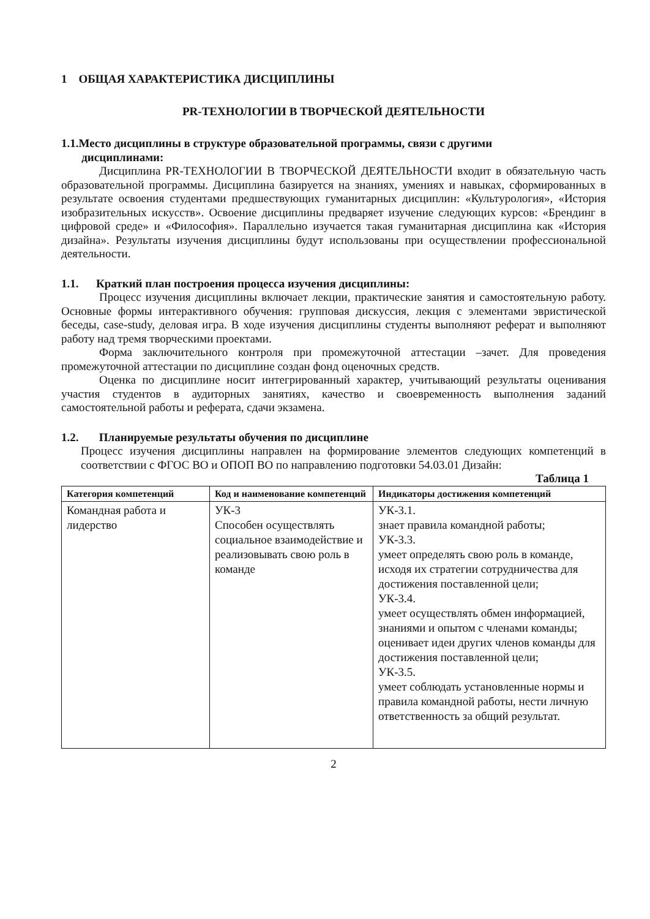1 ОБЩАЯ ХАРАКТЕРИСТИКА ДИСЦИПЛИНЫ
PR-ТЕХНОЛОГИИ В ТВОРЧЕСКОЙ ДЕЯТЕЛЬНОСТИ
1.1.Место дисциплины в структуре образовательной программы, связи с другими
дисциплинами:
Дисциплина PR-ТЕХНОЛОГИИ В ТВОРЧЕСКОЙ ДЕЯТЕЛЬНОСТИ входит в обязательную часть образовательной программы. Дисциплина базируется на знаниях, умениях и навыках, сформированных в результате освоения студентами предшествующих гуманитарных дисциплин: «Культурология», «История изобразительных искусств». Освоение дисциплины предваряет изучение следующих курсов: «Брендинг в цифровой среде» и «Философия». Параллельно изучается такая гуманитарная дисциплина как «История дизайна». Результаты изучения дисциплины будут использованы при осуществлении профессиональной деятельности.
1.1. Краткий план построения процесса изучения дисциплины:
Процесс изучения дисциплины включает лекции, практические занятия и самостоятельную работу. Основные формы интерактивного обучения: групповая дискуссия, лекция с элементами эвристической беседы, case-study, деловая игра. В ходе изучения дисциплины студенты выполняют реферат и выполняют работу над тремя творческими проектами.
Форма заключительного контроля при промежуточной аттестации –зачет. Для проведения промежуточной аттестации по дисциплине создан фонд оценочных средств.
Оценка по дисциплине носит интегрированный характер, учитывающий результаты оценивания участия студентов в аудиторных занятиях, качество и своевременность выполнения заданий самостоятельной работы и реферата, сдачи экзамена.
1.2. Планируемые результаты обучения по дисциплине
Процесс изучения дисциплины направлен на формирование элементов следующих компетенций в соответствии с ФГОС ВО и ОПОП ВО по направлению подготовки 54.03.01 Дизайн:
Таблица 1
| Категория компетенций | Код и наименование компетенций | Индикаторы достижения компетенций |
| --- | --- | --- |
| Командная работа и лидерство | УК-3 Способен осуществлять социальное взаимодействие и реализовывать свою роль в команде | УК-3.1. знает правила командной работы; УК-3.3. умеет определять свою роль в команде, исходя их стратегии сотрудничества для достижения поставленной цели; УК-3.4. умеет осуществлять обмен информацией, знаниями и опытом с членами команды; оценивает идеи других членов команды для достижения поставленной цели; УК-3.5. умеет соблюдать установленные нормы и правила командной работы, нести личную ответственность за общий результат. |
2